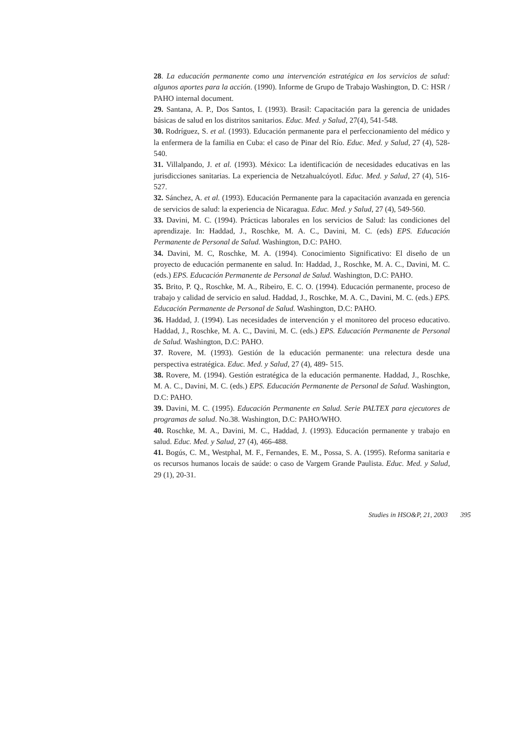28. La educación permanente como una intervención estratégica en los servicios de salud: algunos aportes para la acción. (1990). Informe de Grupo de Trabajo Washington, D. C: HSR / PAHO internal document.
29. Santana, A. P., Dos Santos, I. (1993). Brasil: Capacitación para la gerencia de unidades básicas de salud en los distritos sanitarios. Educ. Med. y Salud, 27(4), 541-548.
30. Rodríguez, S. et al. (1993). Educación permanente para el perfeccionamiento del médico y la enfermera de la familia en Cuba: el caso de Pinar del Río. Educ. Med. y Salud, 27 (4), 528- 540.
31. Villalpando, J. et al. (1993). México: La identificación de necesidades educativas en las jurisdicciones sanitarias. La experiencia de Netzahualcóyotl. Educ. Med. y Salud, 27 (4), 516- 527.
32. Sánchez, A. et al. (1993). Educación Permanente para la capacitación avanzada en gerencia de servicios de salud: la experiencia de Nicaragua. Educ. Med. y Salud, 27 (4), 549-560.
33. Davini, M. C. (1994). Prácticas laborales en los servicios de Salud: las condiciones del aprendizaje. In: Haddad, J., Roschke, M. A. C., Davini, M. C. (eds) EPS. Educación Permanente de Personal de Salud. Washington, D.C: PAHO.
34. Davini, M. C, Roschke, M. A. (1994). Conocimiento Significativo: El diseño de un proyecto de educación permanente en salud. In: Haddad, J., Roschke, M. A. C., Davini, M. C. (eds.) EPS. Educación Permanente de Personal de Salud. Washington, D.C: PAHO.
35. Brito, P. Q., Roschke, M. A., Ribeiro, E. C. O. (1994). Educación permanente, proceso de trabajo y calidad de servicio en salud. Haddad, J., Roschke, M. A. C., Davini, M. C. (eds.) EPS. Educación Permanente de Personal de Salud. Washington, D.C: PAHO.
36. Haddad, J. (1994). Las necesidades de intervención y el monitoreo del proceso educativo. Haddad, J., Roschke, M. A. C., Davini, M. C. (eds.) EPS. Educación Permanente de Personal de Salud. Washington, D.C: PAHO.
37. Rovere, M. (1993). Gestión de la educación permanente: una relectura desde una perspectiva estratégica. Educ. Med. y Salud, 27 (4), 489- 515.
38. Rovere, M. (1994). Gestión estratégica de la educación permanente. Haddad, J., Roschke, M. A. C., Davini, M. C. (eds.) EPS. Educación Permanente de Personal de Salud. Washington, D.C: PAHO.
39. Davini, M. C. (1995). Educación Permanente en Salud. Serie PALTEX para ejecutores de programas de salud. No.38. Washington, D.C: PAHO/WHO.
40. Roschke, M. A., Davini, M. C., Haddad, J. (1993). Educación permanente y trabajo en salud. Educ. Med. y Salud, 27 (4), 466-488.
41. Bogús, C. M., Westphal, M. F., Fernandes, E. M., Possa, S. A. (1995). Reforma sanitaria e os recursos humanos locais de saúde: o caso de Vargem Grande Paulista. Educ. Med. y Salud, 29 (1), 20-31.
Studies in HSO&P, 21, 2003 395